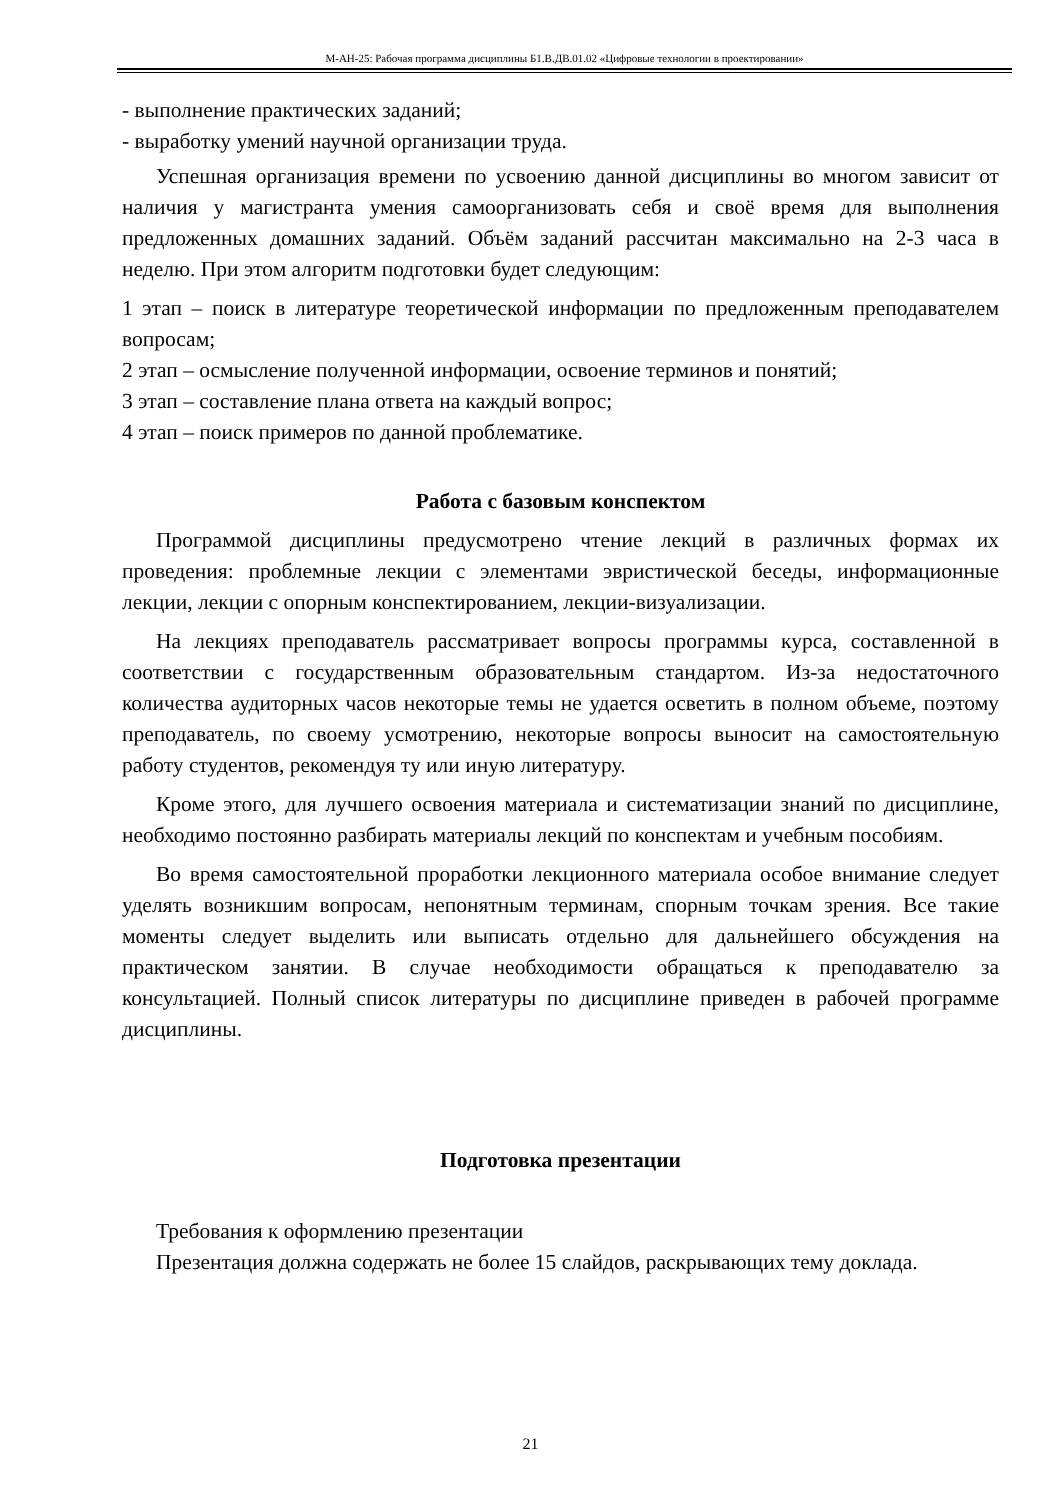М-АН-25: Рабочая программа дисциплины Б1.В.ДВ.01.02 «Цифровые технологии в проектировании»
- выполнение практических заданий;
- выработку умений научной организации труда.
Успешная организация времени по усвоению данной дисциплины во многом зависит от наличия у магистранта умения самоорганизовать себя и своё время для выполнения предложенных домашних заданий. Объём заданий рассчитан максимально на 2-3 часа в неделю. При этом алгоритм подготовки будет следующим:
1 этап – поиск в литературе теоретической информации по предложенным преподавателем вопросам;
2 этап – осмысление полученной информации, освоение терминов и понятий;
3 этап – составление плана ответа на каждый вопрос;
4 этап – поиск примеров по данной проблематике.
Работа с базовым конспектом
Программой дисциплины предусмотрено чтение лекций в различных формах их проведения: проблемные лекции с элементами эвристической беседы, информационные лекции, лекции с опорным конспектированием, лекции-визуализации.
На лекциях преподаватель рассматривает вопросы программы курса, составленной в соответствии с государственным образовательным стандартом. Из-за недостаточного количества аудиторных часов некоторые темы не удается осветить в полном объеме, поэтому преподаватель, по своему усмотрению, некоторые вопросы выносит на самостоятельную работу студентов, рекомендуя ту или иную литературу.
Кроме этого, для лучшего освоения материала и систематизации знаний по дисциплине, необходимо постоянно разбирать материалы лекций по конспектам и учебным пособиям.
Во время самостоятельной проработки лекционного материала особое внимание следует уделять возникшим вопросам, непонятным терминам, спорным точкам зрения. Все такие моменты следует выделить или выписать отдельно для дальнейшего обсуждения на практическом занятии. В случае необходимости обращаться к преподавателю за консультацией. Полный список литературы по дисциплине приведен в рабочей программе дисциплины.
Подготовка презентации
Требования к оформлению презентации
Презентация должна содержать не более 15 слайдов, раскрывающих тему доклада.
21